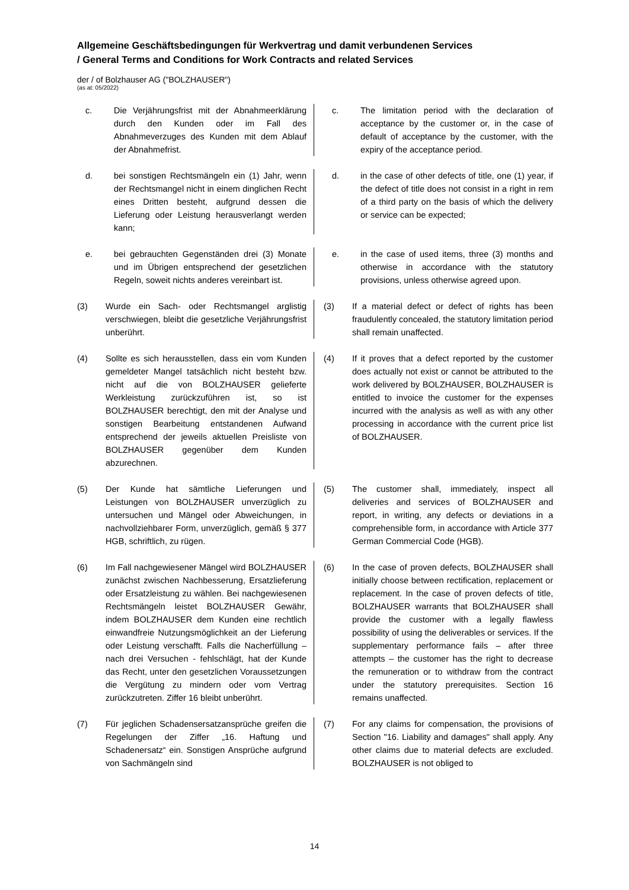Allgemeine Geschäftsbedingungen für Werkvertrag und damit verbundenen Services
/ General Terms and Conditions for Work Contracts and related Services
der / of Bolzhauser AG ("BOLZHAUSER")
(as at: 05/2022)
c. Die Verjährungsfrist mit der Abnahmeerklärung durch den Kunden oder im Fall des Abnahmeverzuges des Kunden mit dem Ablauf der Abnahmefrist.
c. The limitation period with the declaration of acceptance by the customer or, in the case of default of acceptance by the customer, with the expiry of the acceptance period.
d. bei sonstigen Rechtsmängeln ein (1) Jahr, wenn der Rechtsmangel nicht in einem dinglichen Recht eines Dritten besteht, aufgrund dessen die Lieferung oder Leistung herausverlangt werden kann;
d. in the case of other defects of title, one (1) year, if the defect of title does not consist in a right in rem of a third party on the basis of which the delivery or service can be expected;
e. bei gebrauchten Gegenständen drei (3) Monate und im Übrigen entsprechend der gesetzlichen Regeln, soweit nichts anderes vereinbart ist.
e. in the case of used items, three (3) months and otherwise in accordance with the statutory provisions, unless otherwise agreed upon.
(3) Wurde ein Sach- oder Rechtsmangel arglistig verschwiegen, bleibt die gesetzliche Verjährungsfrist unberührt.
(3) If a material defect or defect of rights has been fraudulently concealed, the statutory limitation period shall remain unaffected.
(4) Sollte es sich herausstellen, dass ein vom Kunden gemeldeter Mangel tatsächlich nicht besteht bzw. nicht auf die von BOLZHAUSER gelieferte Werkleistung zurückzuführen ist, so ist BOLZHAUSER berechtigt, den mit der Analyse und sonstigen Bearbeitung entstandenen Aufwand entsprechend der jeweils aktuellen Preisliste von BOLZHAUSER gegenüber dem Kunden abzurechnen.
(4) If it proves that a defect reported by the customer does actually not exist or cannot be attributed to the work delivered by BOLZHAUSER, BOLZHAUSER is entitled to invoice the customer for the expenses incurred with the analysis as well as with any other processing in accordance with the current price list of BOLZHAUSER.
(5) Der Kunde hat sämtliche Lieferungen und Leistungen von BOLZHAUSER unverzüglich zu untersuchen und Mängel oder Abweichungen, in nachvollziehbarer Form, unverzüglich, gemäß § 377 HGB, schriftlich, zu rügen.
(5) The customer shall, immediately, inspect all deliveries and services of BOLZHAUSER and report, in writing, any defects or deviations in a comprehensible form, in accordance with Article 377 German Commercial Code (HGB).
(6) Im Fall nachgewiesener Mängel wird BOLZHAUSER zunächst zwischen Nachbesserung, Ersatzlieferung oder Ersatzleistung zu wählen. Bei nachgewiesenen Rechtsmängeln leistet BOLZHAUSER Gewähr, indem BOLZHAUSER dem Kunden eine rechtlich einwandfreie Nutzungsmöglichkeit an der Lieferung oder Leistung verschafft. Falls die Nacherfüllung – nach drei Versuchen - fehlschlägt, hat der Kunde das Recht, unter den gesetzlichen Voraussetzungen die Vergütung zu mindern oder vom Vertrag zurückzutreten. Ziffer 16 bleibt unberührt.
(6) In the case of proven defects, BOLZHAUSER shall initially choose between rectification, replacement or replacement. In the case of proven defects of title, BOLZHAUSER warrants that BOLZHAUSER shall provide the customer with a legally flawless possibility of using the deliverables or services. If the supplementary performance fails – after three attempts – the customer has the right to decrease the remuneration or to withdraw from the contract under the statutory prerequisites. Section 16 remains unaffected.
(7) Für jeglichen Schadensersatzansprüche greifen die Regelungen der Ziffer „16. Haftung und Schadenersatz“ ein. Sonstigen Ansprüche aufgrund von Sachmängeln sind
(7) For any claims for compensation, the provisions of Section "16. Liability and damages" shall apply. Any other claims due to material defects are excluded. BOLZHAUSER is not obliged to
14